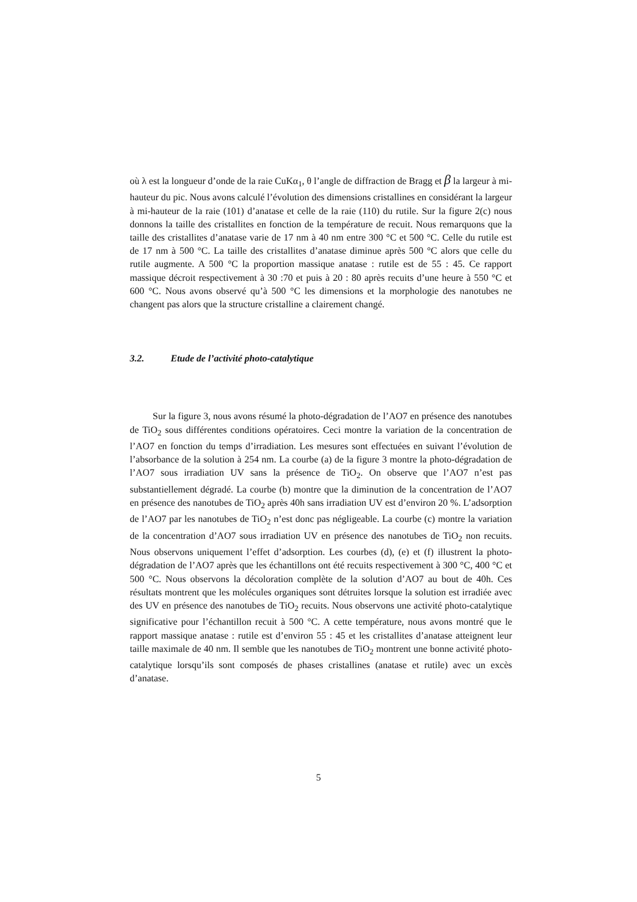où λ est la longueur d’onde de la raie CuKα<sub>1</sub>, θ l’angle de diffraction de Bragg et β la largeur à mi-hauteur du pic. Nous avons calculé l’évolution des dimensions cristallines en considérant la largeur à mi-hauteur de la raie (101) d’anatase et celle de la raie (110) du rutile. Sur la figure 2(c) nous donnons la taille des cristallites en fonction de la température de recuit. Nous remarquons que la taille des cristallites d’anatase varie de 17 nm à 40 nm entre 300 °C et 500 °C. Celle du rutile est de 17 nm à 500 °C. La taille des cristallites d’anatase diminue après 500 °C alors que celle du rutile augmente. A 500 °C la proportion massique anatase : rutile est de 55 : 45. Ce rapport massique décroit respectivement à 30 :70 et puis à 20 : 80 après recuits d’une heure à 550 °C et 600 °C. Nous avons observé qu’à 500 °C les dimensions et la morphologie des nanotubes ne changent pas alors que la structure cristalline a clairement changé.
3.2. Etude de l’activité photo-catalytique
Sur la figure 3, nous avons résumé la photo-dégradation de l’AO7 en présence des nanotubes de TiO<sub>2</sub> sous différentes conditions opératoires. Ceci montre la variation de la concentration de l’AO7 en fonction du temps d’irradiation. Les mesures sont effectuées en suivant l’évolution de l’absorbance de la solution à 254 nm. La courbe (a) de la figure 3 montre la photo-dégradation de l’AO7 sous irradiation UV sans la présence de TiO<sub>2</sub>. On observe que l’AO7 n’est pas substantiellement dégradé. La courbe (b) montre que la diminution de la concentration de l’AO7 en présence des nanotubes de TiO<sub>2</sub> après 40h sans irradiation UV est d’environ 20 %. L’adsorption de l’AO7 par les nanotubes de TiO<sub>2</sub> n’est donc pas négligeable. La courbe (c) montre la variation de la concentration d’AO7 sous irradiation UV en présence des nanotubes de TiO<sub>2</sub> non recuits. Nous observons uniquement l’effet d’adsorption. Les courbes (d), (e) et (f) illustrent la photo-dégradation de l’AO7 après que les échantillons ont été recuits respectivement à 300 °C, 400 °C et 500 °C. Nous observons la décoloration complète de la solution d’AO7 au bout de 40h. Ces résultats montrent que les molécules organiques sont détruites lorsque la solution est irradiée avec des UV en présence des nanotubes de TiO<sub>2</sub> recuits. Nous observons une activité photo-catalytique significative pour l’échantillon recuit à 500 °C. A cette température, nous avons montré que le rapport massique anatase : rutile est d’environ 55 : 45 et les cristallites d’anatase atteignent leur taille maximale de 40 nm. Il semble que les nanotubes de TiO<sub>2</sub> montrent une bonne activité photo-catalytique lorsqu’ils sont composés de phases cristallines (anatase et rutile) avec un excès d’anatase.
5